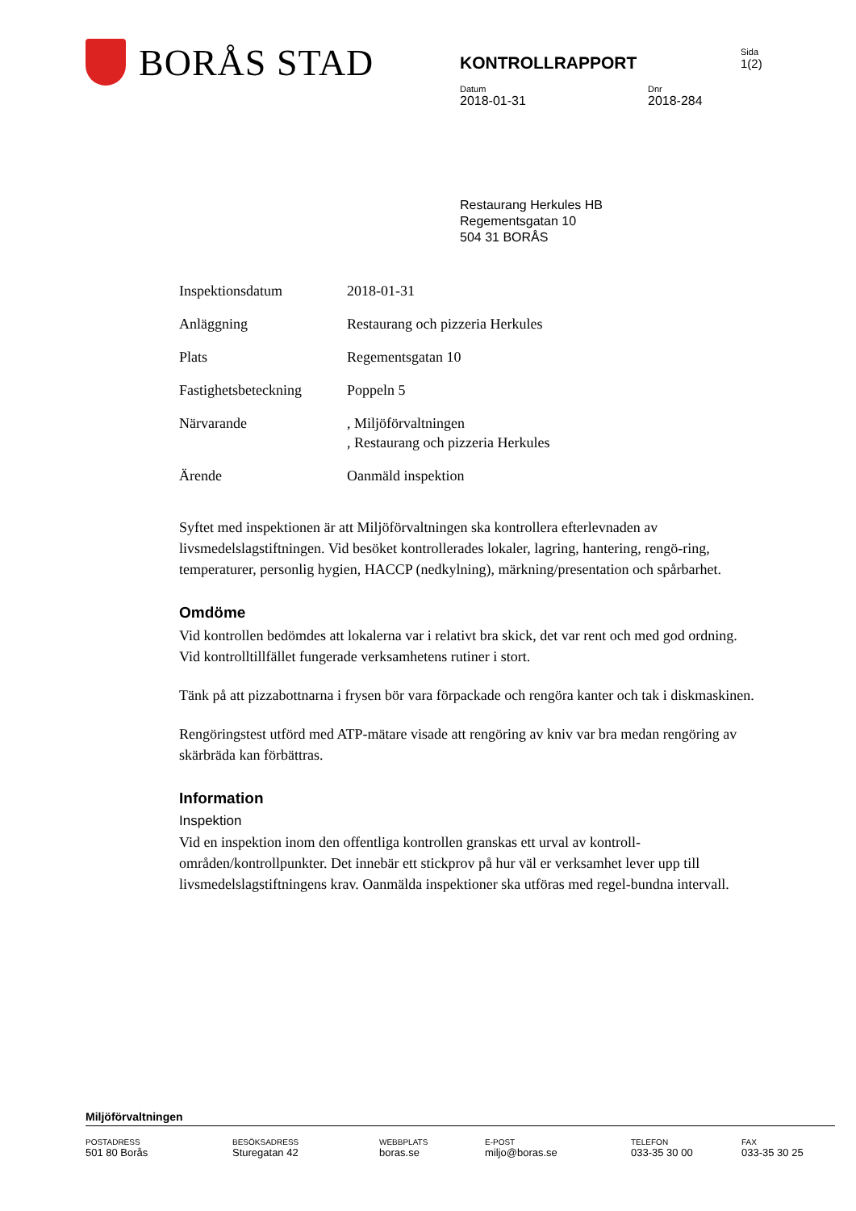BORÅS STAD
KONTROLLRAPPORT
Sida
1(2)
Datum
2018-01-31
Dnr
2018-284
Restaurang Herkules HB
Regementsgatan 10
504 31 BORÅS
| Inspektionsdatum | 2018-01-31 |
| Anläggning | Restaurang och pizzeria Herkules |
| Plats | Regementsgatan 10 |
| Fastighetsbeteckning | Poppeln 5 |
| Närvarande | , Miljöförvaltningen , Restaurang och pizzeria Herkules |
| Ärende | Oanmäld inspektion |
Syftet med inspektionen är att Miljöförvaltningen ska kontrollera efterlevnaden av livsmedelslagstiftningen. Vid besöket kontrollerades lokaler, lagring, hantering, rengö-ring, temperaturer, personlig hygien, HACCP (nedkylning), märkning/presentation och spårbarhet.
Omdöme
Vid kontrollen bedömdes att lokalerna var i relativt bra skick, det var rent och med god ordning. Vid kontrolltillfället fungerade verksamhetens rutiner i stort.
Tänk på att pizzabottnarna i frysen bör vara förpackade och rengöra kanter och tak i diskmaskinen.
Rengöringstest utförd med ATP-mätare visade att rengöring av kniv var bra medan rengöring av skärbräda kan förbättras.
Information
Inspektion
Vid en inspektion inom den offentliga kontrollen granskas ett urval av kontroll-områden/kontrollpunkter. Det innebär ett stickprov på hur väl er verksamhet lever upp till livsmedelslagstiftningens krav. Oanmälda inspektioner ska utföras med regel-bundna intervall.
Miljöförvaltningen
POSTADRESS
501 80 Borås
BESÖKSADRESS
Sturegatan 42
WEBBPLATS
boras.se
E-POST
miljo@boras.se
TELEFON
033-35 30 00
FAX
033-35 30 25